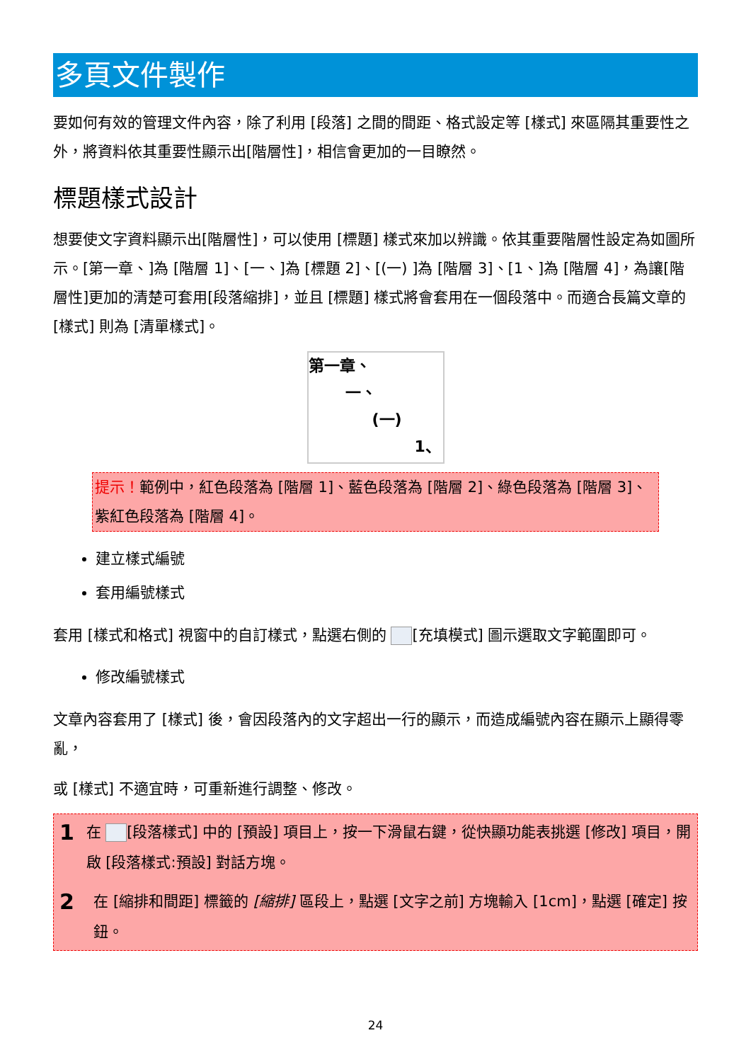多頁文件製作
要如何有效的管理文件內容，除了利用 [段落] 之間的間距、格式設定等 [樣式] 來區隔其重要性之外，將資料依其重要性顯示出[階層性]，相信會更加的一目瞭然。
標題樣式設計
想要使文字資料顯示出[階層性]，可以使用 [標題] 樣式來加以辨識。依其重要階層性設定為如圖所示。[第一章、]為 [階層 1]、[一、]為 [標題 2]、[(一) ]為 [階層 3]、[1、]為 [階層 4]，為讓[階層性]更加的清楚可套用[段落縮排]，並且 [標題] 樣式將會套用在一個段落中。而適合長篇文章的 [樣式] 則為 [清單樣式]。
第一章、
一、
(一)
1、
提示！範例中，紅色段落為 [階層 1]、藍色段落為 [階層 2]、綠色段落為 [階層 3]、紫紅色段落為 [階層 4]。
建立樣式編號
套用編號樣式
套用 [樣式和格式] 視窗中的自訂樣式，點選右側的 [充填模式] 圖示選取文字範圍即可。
修改編號樣式
文章內容套用了 [樣式] 後，會因段落內的文字超出一行的顯示，而造成編號內容在顯示上顯得零亂，
或 [樣式] 不適宜時，可重新進行調整、修改。
1
在 [段落樣式] 中的 [預設] 項目上，按一下滑鼠右鍵，從快顯功能表挑選 [修改] 項目，開啟 [段落樣式:預設] 對話方塊。
2
在 [縮排和間距] 標籤的 [縮排] 區段上，點選 [文字之前] 方塊輸入 [1cm]，點選 [確定] 按鈕。
24